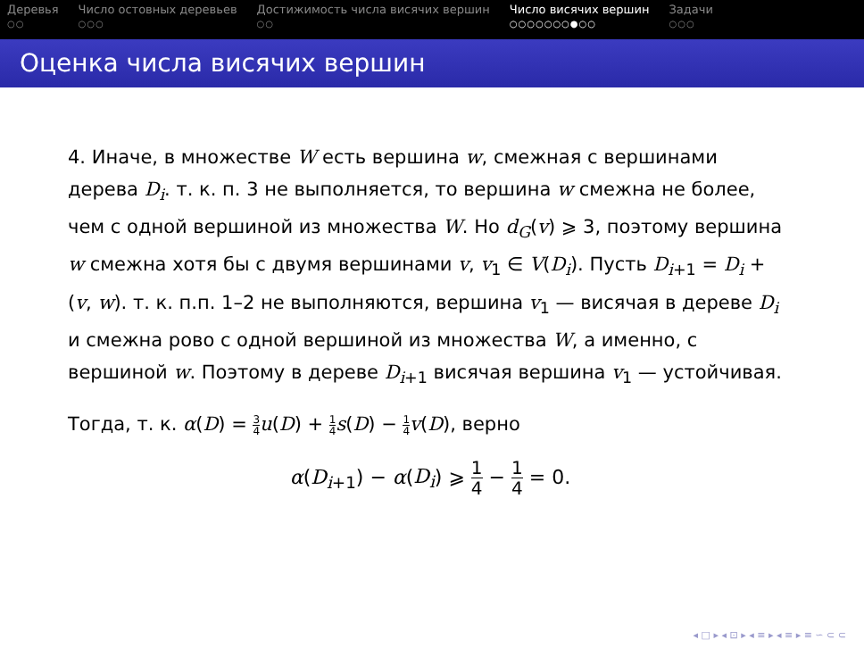Деревья
○○
Число остовных деревьев
○○○
Достижимость числа висячих вершин
○○
Число висячих вершин
○○○○○○○●○○
Задачи
○○○
Оценка числа висячих вершин
4. Иначе, в множестве W есть вершина w, смежная с вершинами дерева D<sub>i</sub>. т. к. п. 3 не выполняется, то вершина w смежна не более, чем с одной вершиной из множества W. Но d<sub>G</sub>(v) ⩾ 3, поэтому вершина w смежна хотя бы с двумя вершинами v, v<sub>1</sub> ∈ V(D<sub>i</sub>). Пусть D<sub>i+1</sub> = D<sub>i</sub> + (v, w). т. к. п.п. 1–2 не выполняются, вершина v<sub>1</sub> — висячая в дереве D<sub>i</sub> и смежна рово с одной вершиной из множества W, а именно, с вершиной w. Поэтому в дереве D<sub>i+1</sub> висячая вершина v<sub>1</sub> — устойчивая.
Тогда, т. к. α(D) = 3 4 u(D) + 1 4 s(D) − 1 4 v(D), верно
α(D<sub>i+1</sub>) − α(D<sub>i</sub>) ⩾ 1 4 − 1 4 = 0.
◂ □ ▸ ◂ ⊡ ▸ ◂ ≡ ▸ ◂ ≡ ▸ ≡ ∽ ⊂ ⊂